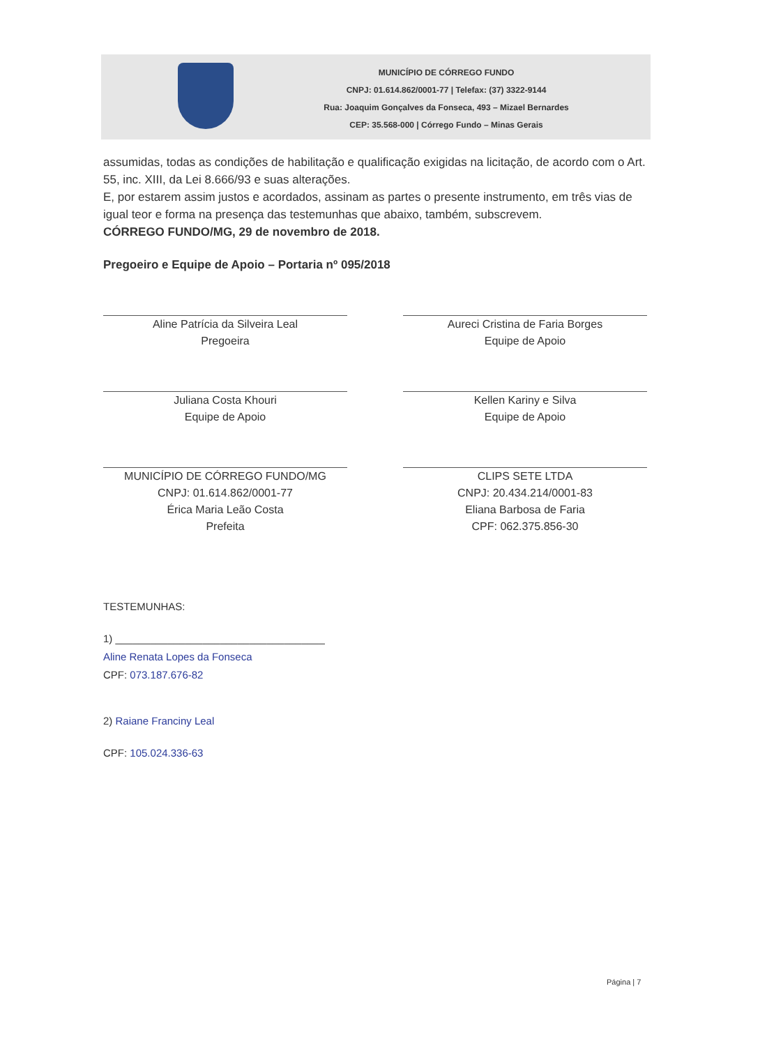MUNICÍPIO DE CÓRREGO FUNDO
CNPJ: 01.614.862/0001-77 | Telefax: (37) 3322-9144
Rua: Joaquim Gonçalves da Fonseca, 493 – Mizael Bernardes
CEP: 35.568-000 | Córrego Fundo – Minas Gerais
assumidas, todas as condições de habilitação e qualificação exigidas na licitação, de acordo com o Art. 55, inc. XIII, da Lei 8.666/93 e suas alterações.
E, por estarem assim justos e acordados, assinam as partes o presente instrumento, em três vias de igual teor e forma na presença das testemunhas que abaixo, também, subscrevem.
CÓRREGO FUNDO/MG, 29 de novembro de 2018.
Pregoeiro e Equipe de Apoio – Portaria nº 095/2018
Aline Patrícia da Silveira Leal
Pregoeira
Aureci Cristina de Faria Borges
Equipe de Apoio
Juliana Costa Khouri
Equipe de Apoio
Kellen Kariny e Silva
Equipe de Apoio
MUNICÍPIO DE CÓRREGO FUNDO/MG
CNPJ: 01.614.862/0001-77
Érica Maria Leão Costa
Prefeita
CLIPS SETE LTDA
CNPJ: 20.434.214/0001-83
Eliana Barbosa de Faria
CPF: 062.375.856-30
TESTEMUNHAS:
1) ____________________________________
Aline Renata Lopes da Fonseca
CPF: 073.187.676-82
2) Raiane Franciny Leal
CPF: 105.024.336-63
Página | 7